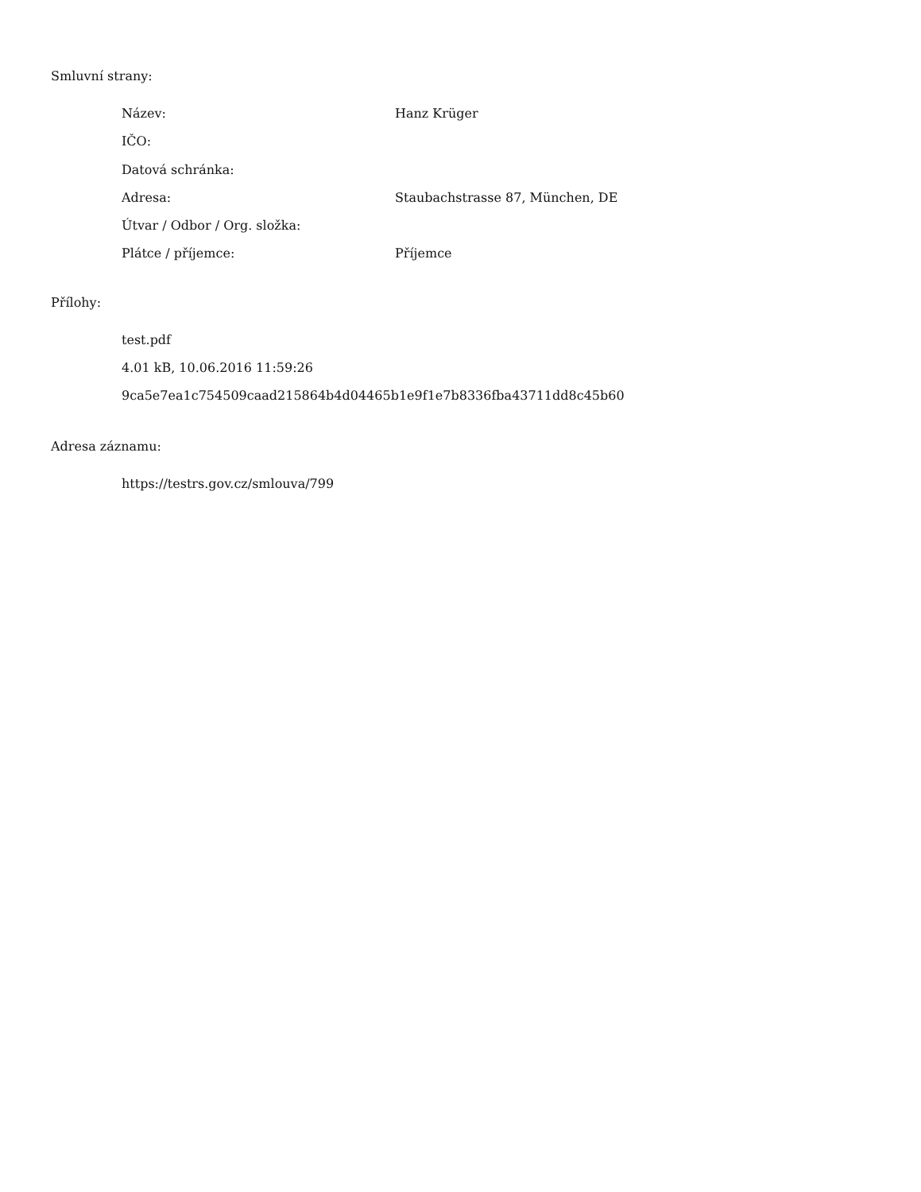Smluvní strany:
| Název: | Hanz Krüger |
| IČO: | |
| Datová schránka: | |
| Adresa: | Staubachstrasse 87, München, DE |
| Útvar / Odbor / Org. složka: | |
| Plátce / příjemce: | Příjemce |
Přílohy:
test.pdf
4.01 kB, 10.06.2016 11:59:26
9ca5e7ea1c754509caad215864b4d04465b1e9f1e7b8336fba43711dd8c45b60
Adresa záznamu:
https://testrs.gov.cz/smlouva/799